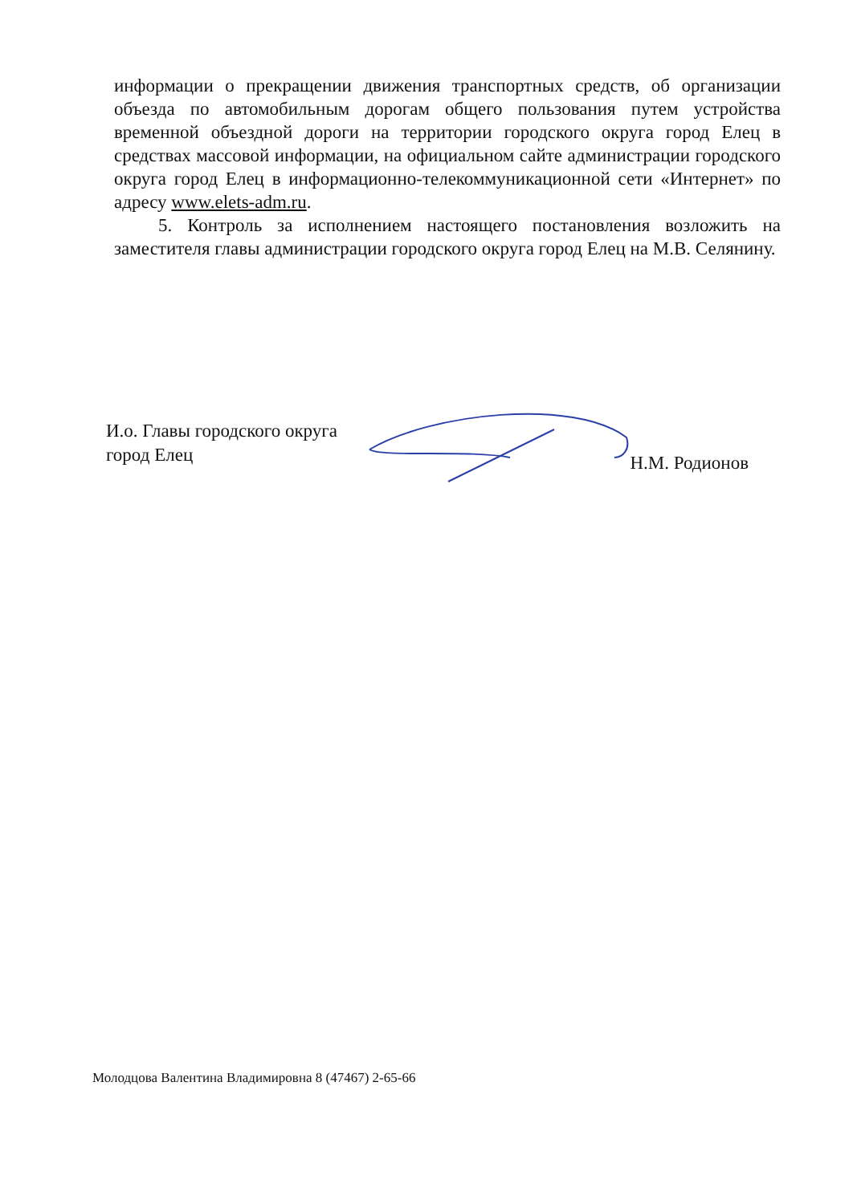информации о прекращении движения транспортных средств, об организации объезда по автомобильным дорогам общего пользования путем устройства временной объездной дороги на территории городского округа город Елец в средствах массовой информации, на официальном сайте администрации городского округа город Елец в информационно-телекоммуникационной сети «Интернет» по адресу www.elets-adm.ru.
5. Контроль за исполнением настоящего постановления возложить на заместителя главы администрации городского округа город Елец на М.В. Селянину.
И.о. Главы городского округа
город Елец
Н.М. Родионов
Молодцова Валентина Владимировна 8 (47467) 2-65-66